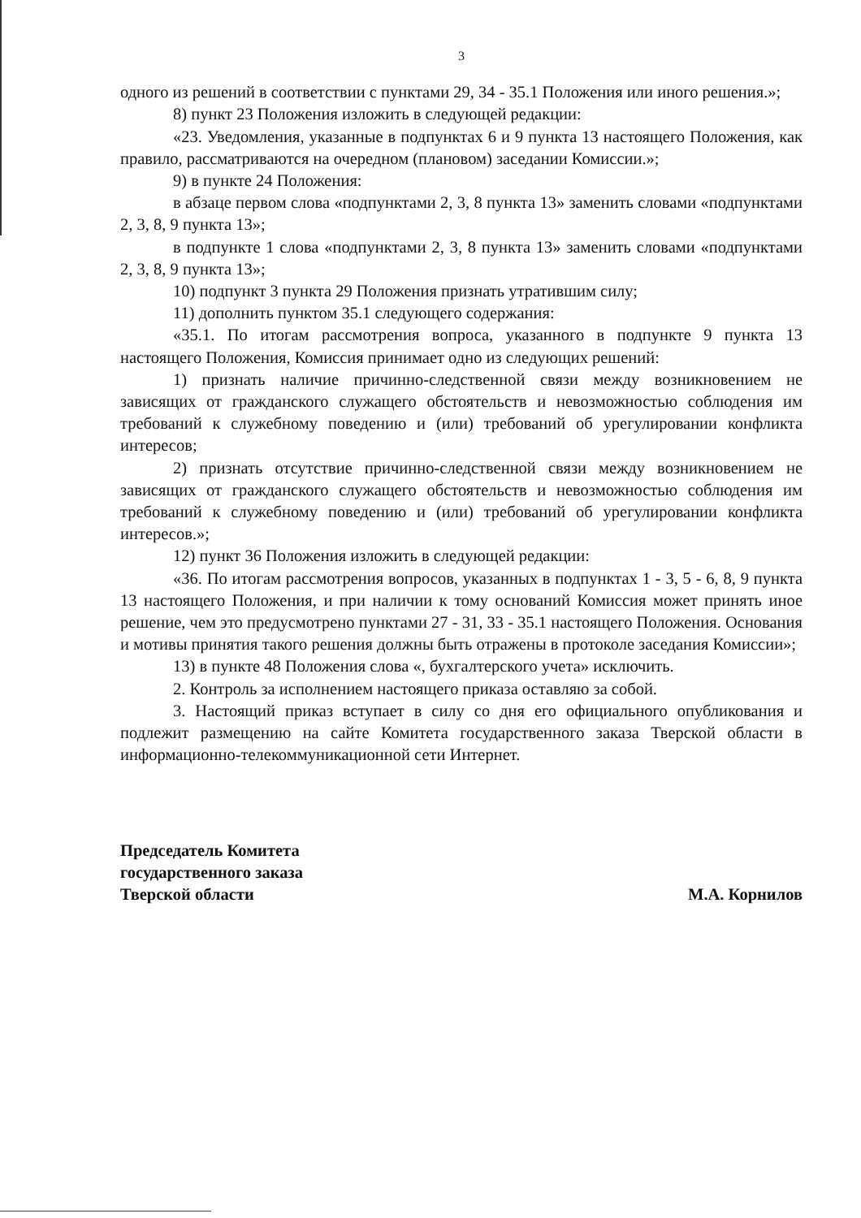3
одного из решений в соответствии с пунктами 29, 34 - 35.1 Положения или иного решения.»;
8) пункт 23 Положения изложить в следующей редакции:
«23. Уведомления, указанные в подпунктах 6 и 9 пункта 13 настоящего Положения, как правило, рассматриваются на очередном (плановом) заседании Комиссии.»;
9) в пункте 24 Положения:
в абзаце первом слова «подпунктами 2, 3, 8 пункта 13» заменить словами «подпунктами 2, 3, 8, 9 пункта 13»;
в подпункте 1 слова «подпунктами 2, 3, 8 пункта 13» заменить словами «подпунктами 2, 3, 8, 9 пункта 13»;
10) подпункт 3 пункта 29 Положения признать утратившим силу;
11) дополнить пунктом 35.1 следующего содержания:
«35.1. По итогам рассмотрения вопроса, указанного в подпункте 9 пункта 13 настоящего Положения, Комиссия принимает одно из следующих решений:
1) признать наличие причинно-следственной связи между возникновением не зависящих от гражданского служащего обстоятельств и невозможностью соблюдения им требований к служебному поведению и (или) требований об урегулировании конфликта интересов;
2) признать отсутствие причинно-следственной связи между возникновением не зависящих от гражданского служащего обстоятельств и невозможностью соблюдения им требований к служебному поведению и (или) требований об урегулировании конфликта интересов.»;
12) пункт 36 Положения изложить в следующей редакции:
«36. По итогам рассмотрения вопросов, указанных в подпунктах 1 - 3, 5 - 6, 8, 9 пункта 13 настоящего Положения, и при наличии к тому оснований Комиссия может принять иное решение, чем это предусмотрено пунктами 27 - 31, 33 - 35.1 настоящего Положения. Основания и мотивы принятия такого решения должны быть отражены в протоколе заседания Комиссии»;
13) в пункте 48 Положения слова «, бухгалтерского учета» исключить.
2. Контроль за исполнением настоящего приказа оставляю за собой.
3. Настоящий приказ вступает в силу со дня его официального опубликования и подлежит размещению на сайте Комитета государственного заказа Тверской области в информационно-телекоммуникационной сети Интернет.
Председатель Комитета
государственного заказа
Тверской области
М.А. Корнилов